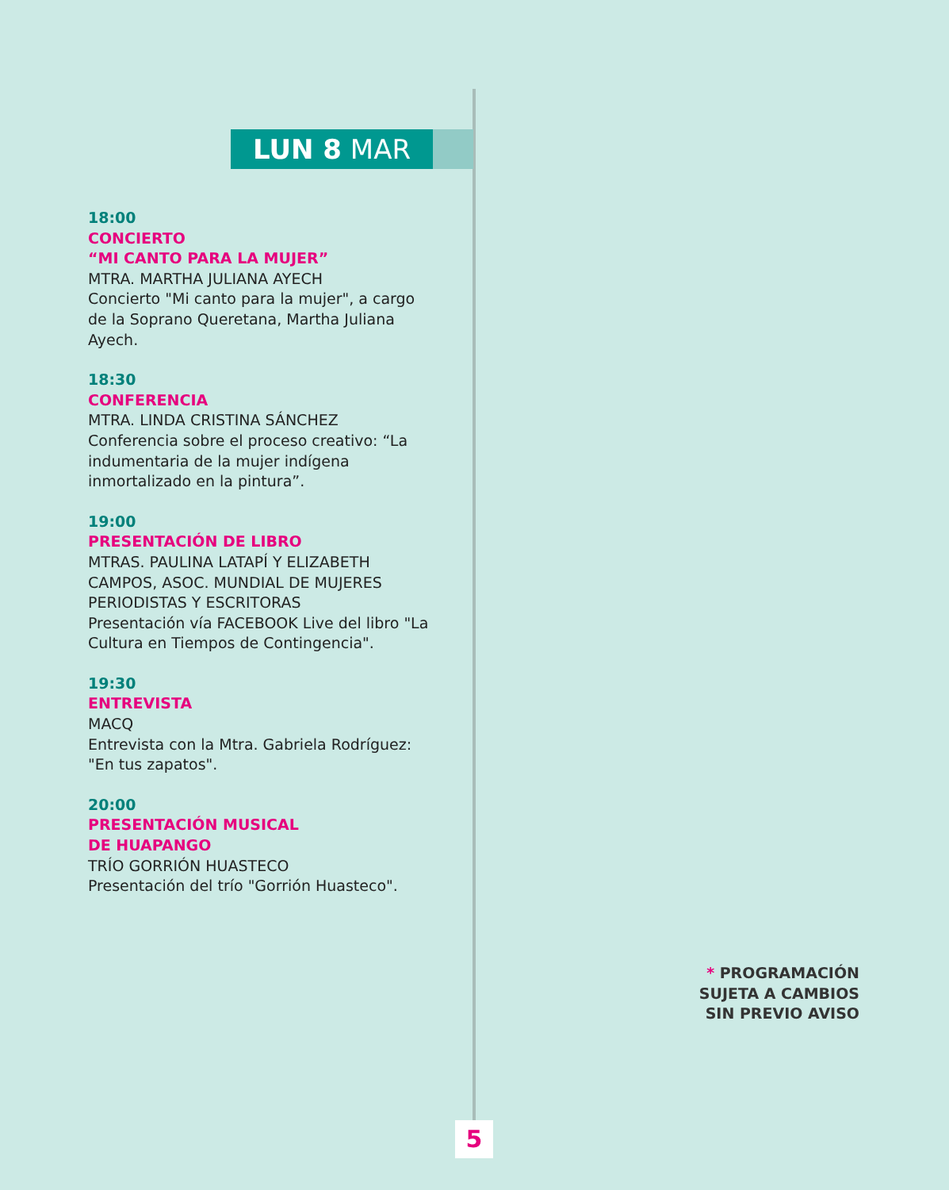LUN 8 MAR
18:00
CONCIERTO
“MI CANTO PARA LA MUJER”
MTRA. MARTHA JULIANA AYECH
Concierto "Mi canto para la mujer", a cargo de la Soprano Queretana, Martha Juliana Ayech.
18:30
CONFERENCIA
MTRA. LINDA CRISTINA SÁNCHEZ
Conferencia sobre el proceso creativo: “La indumentaria de la mujer indígena inmortalizado en la pintura”.
19:00
PRESENTACIÓN DE LIBRO
MTRAS. PAULINA LATAPÍ Y ELIZABETH CAMPOS, ASOC. MUNDIAL DE MUJERES PERIODISTAS Y ESCRITORAS
Presentación vía FACEBOOK Live del libro "La Cultura en Tiempos de Contingencia".
19:30
ENTREVISTA
MACQ
Entrevista con la Mtra. Gabriela Rodríguez: "En tus zapatos".
20:00
PRESENTACIÓN MUSICAL
DE HUAPANGO
TRÍO GORRIÓN HUASTECO
Presentación del trío "Gorrión Huasteco".
* PROGRAMACIÓN
SUJETA A CAMBIOS
SIN PREVIO AVISO
5